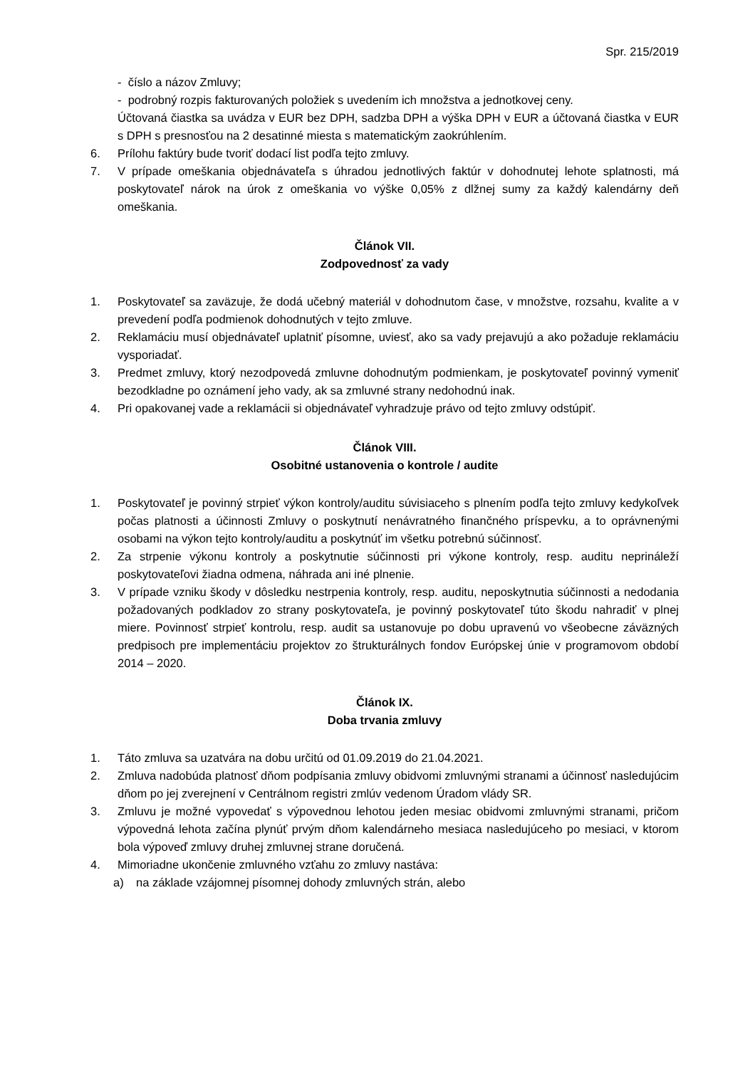Spr. 215/2019
- číslo a názov Zmluvy;
- podrobný rozpis fakturovaných položiek s uvedením ich množstva a jednotkovej ceny.
Účtovaná čiastka sa uvádza v EUR bez DPH, sadzba DPH a výška DPH v EUR a účtovaná čiastka v EUR s DPH s presnosťou na 2 desatinné miesta s matematickým zaokrúhlením.
6. Prílohu faktúry bude tvoriť dodací list podľa tejto zmluvy.
7. V prípade omeškania objednávateľa s úhradou jednotlivých faktúr v dohodnutej lehote splatnosti, má poskytovateľ nárok na úrok z omeškania vo výške 0,05% z dlžnej sumy za každý kalendárny deň omeškania.
Článok VII.
Zodpovednosť za vady
1. Poskytovateľ sa zaväzuje, že dodá učebný materiál v dohodnutom čase, v množstve, rozsahu, kvalite a v prevedení podľa podmienok dohodnutých v tejto zmluve.
2. Reklamáciu musí objednávateľ uplatniť písomne, uviesť, ako sa vady prejavujú a ako požaduje reklamáciu vysporiadať.
3. Predmet zmluvy, ktorý nezodpovedá zmluvne dohodnutým podmienkam, je poskytovateľ povinný vymeniť bezodkladne po oznámení jeho vady, ak sa zmluvné strany nedohodnú inak.
4. Pri opakovanej vade a reklamácii si objednávateľ vyhradzuje právo od tejto zmluvy odstúpiť.
Článok VIII.
Osobitné ustanovenia o kontrole / audite
1. Poskytovateľ je povinný strpieť výkon kontroly/auditu súvisiaceho s plnením podľa tejto zmluvy kedykoľvek počas platnosti a účinnosti Zmluvy o poskytnutí nenávratného finančného príspevku, a to oprávnenými osobami na výkon tejto kontroly/auditu a poskytnúť im všetku potrebnú súčinnosť.
2. Za strpenie výkonu kontroly a poskytnutie súčinnosti pri výkone kontroly, resp. auditu neprináleží poskytovateľovi žiadna odmena, náhrada ani iné plnenie.
3. V prípade vzniku škody v dôsledku nestrpenia kontroly, resp. auditu, neposkytnutia súčinnosti a nedodania požadovaných podkladov zo strany poskytovateľa, je povinný poskytovateľ túto škodu nahradiť v plnej miere. Povinnosť strpieť kontrolu, resp. audit sa ustanovuje po dobu upravenú vo všeobecne záväzných predpisoch pre implementáciu projektov zo štrukturálnych fondov Európskej únie v programovom období 2014 – 2020.
Článok IX.
Doba trvania zmluvy
1. Táto zmluva sa uzatvára na dobu určitú od 01.09.2019 do 21.04.2021.
2. Zmluva nadobúda platnosť dňom podpísania zmluvy obidvomi zmluvnými stranami a účinnosť nasledujúcim dňom po jej zverejnení v Centrálnom registri zmlúv vedenom Úradom vlády SR.
3. Zmluvu je možné vypovedať s výpovednou lehotou jeden mesiac obidvomi zmluvnými stranami, pričom výpovedná lehota začína plynúť prvým dňom kalendárneho mesiaca nasledujúceho po mesiaci, v ktorom bola výpoveď zmluvy druhej zmluvnej strane doručená.
4. Mimoriadne ukončenie zmluvného vzťahu zo zmluvy nastáva:
a) na základe vzájomnej písomnej dohody zmluvných strán, alebo